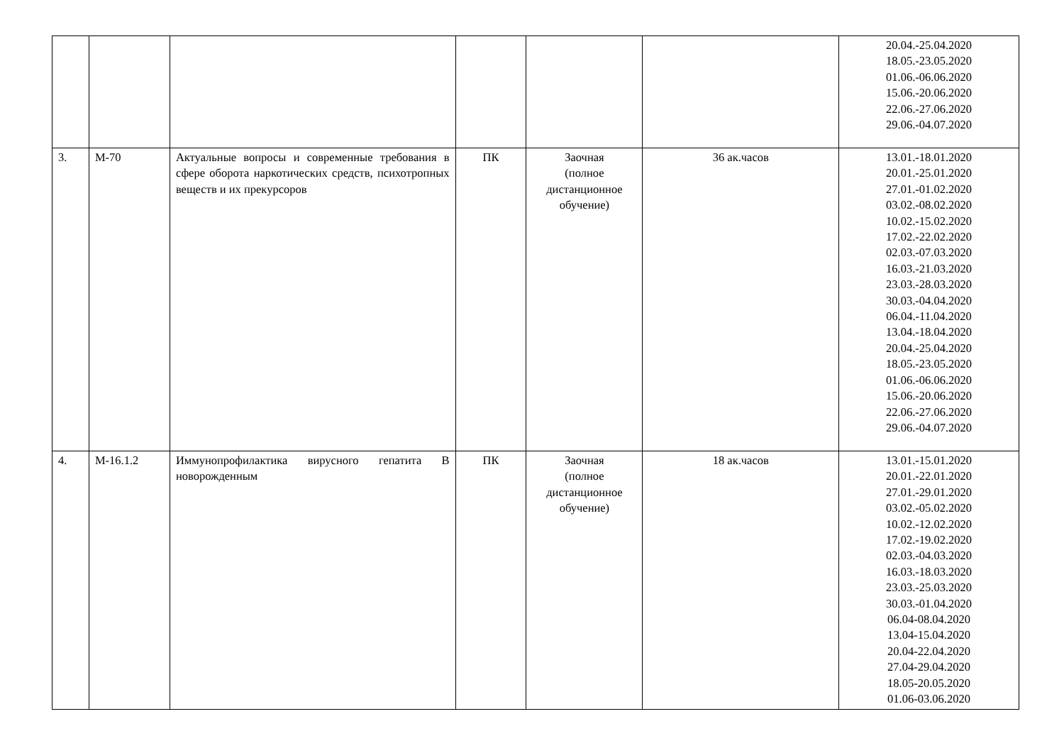| | | | | | | 20.04.-25.04.2020 18.05.-23.05.2020 01.06.-06.06.2020 15.06.-20.06.2020 22.06.-27.06.2020 29.06.-04.07.2020 |
| 3. | М-70 | Актуальные вопросы и современные требования в сфере оборота наркотических средств, психотропных веществ и их прекурсоров | ПК | Заочная (полное дистанционное обучение) | 36 ак.часов | 13.01.-18.01.2020 20.01.-25.01.2020 27.01.-01.02.2020 03.02.-08.02.2020 10.02.-15.02.2020 17.02.-22.02.2020 02.03.-07.03.2020 16.03.-21.03.2020 23.03.-28.03.2020 30.03.-04.04.2020 06.04.-11.04.2020 13.04.-18.04.2020 20.04.-25.04.2020 18.05.-23.05.2020 01.06.-06.06.2020 15.06.-20.06.2020 22.06.-27.06.2020 29.06.-04.07.2020 |
| 4. | М-16.1.2 | Иммунопрофилактика вирусного гепатита В новорожденным | ПК | Заочная (полное дистанционное обучение) | 18 ак.часов | 13.01.-15.01.2020 20.01.-22.01.2020 27.01.-29.01.2020 03.02.-05.02.2020 10.02.-12.02.2020 17.02.-19.02.2020 02.03.-04.03.2020 16.03.-18.03.2020 23.03.-25.03.2020 30.03.-01.04.2020 06.04-08.04.2020 13.04-15.04.2020 20.04-22.04.2020 27.04-29.04.2020 18.05-20.05.2020 01.06-03.06.2020 |